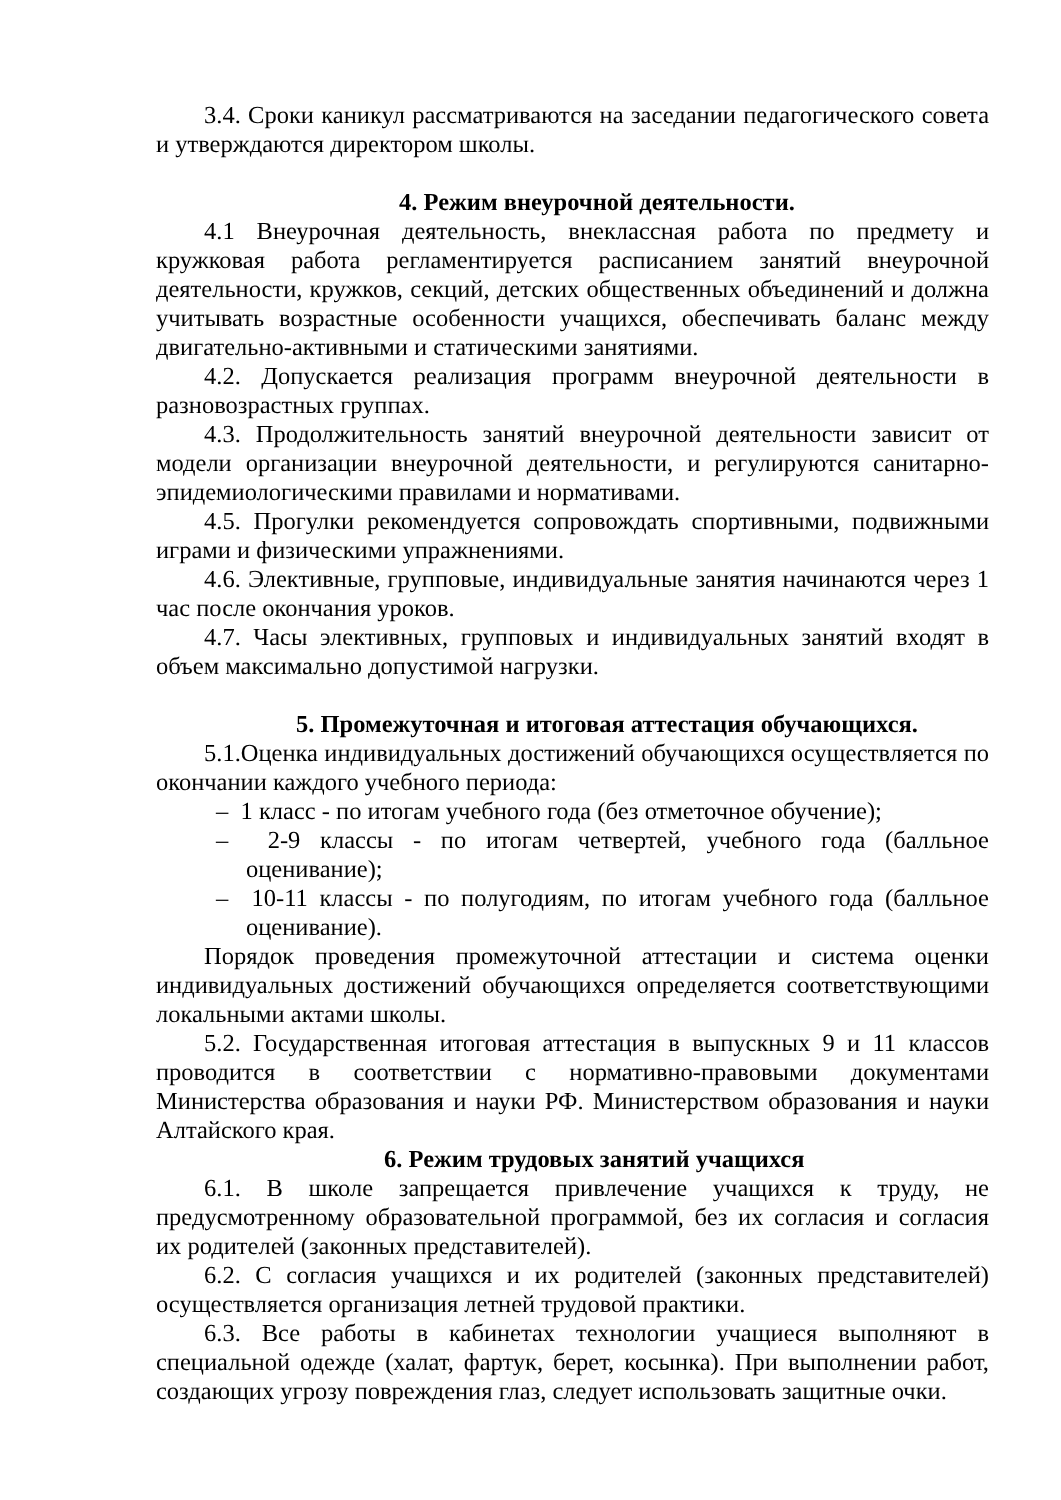3.4. Сроки каникул рассматриваются на заседании педагогического совета и утверждаются директором школы.
4. Режим внеурочной деятельности.
4.1 Внеурочная деятельность, внеклассная работа по предмету и кружковая работа регламентируется расписанием занятий внеурочной деятельности, кружков, секций, детских общественных объединений и должна учитывать возрастные особенности учащихся, обеспечивать баланс между двигательно-активными и статическими занятиями.
4.2. Допускается реализация программ внеурочной деятельности в разновозрастных группах.
4.3. Продолжительность занятий внеурочной деятельности зависит от модели организации внеурочной деятельности, и регулируются санитарно-эпидемиологическими правилами и нормативами.
4.5. Прогулки рекомендуется сопровождать спортивными, подвижными играми и физическими упражнениями.
4.6. Элективные, групповые, индивидуальные занятия начинаются через 1 час после окончания уроков.
4.7. Часы элективных, групповых и индивидуальных занятий входят в объем максимально допустимой нагрузки.
5. Промежуточная и итоговая аттестация обучающихся.
5.1.Оценка индивидуальных достижений обучающихся осуществляется по окончании каждого учебного периода:
– 1 класс - по итогам учебного года (без отметочное обучение);
– 2-9 классы - по итогам четвертей, учебного года (балльное оценивание);
– 10-11 классы - по полугодиям, по итогам учебного года (балльное оценивание).
Порядок проведения промежуточной аттестации и система оценки индивидуальных достижений обучающихся определяется соответствующими локальными актами школы.
5.2. Государственная итоговая аттестация в выпускных 9 и 11 классов проводится в соответствии с нормативно-правовыми документами Министерства образования и науки РФ. Министерством образования и науки Алтайского края.
6. Режим трудовых занятий учащихся
6.1. В школе запрещается привлечение учащихся к труду, не предусмотренному образовательной программой, без их согласия и согласия их родителей (законных представителей).
6.2. С согласия учащихся и их родителей (законных представителей) осуществляется организация летней трудовой практики.
6.3. Все работы в кабинетах технологии учащиеся выполняют в специальной одежде (халат, фартук, берет, косынка). При выполнении работ, создающих угрозу повреждения глаз, следует использовать защитные очки.